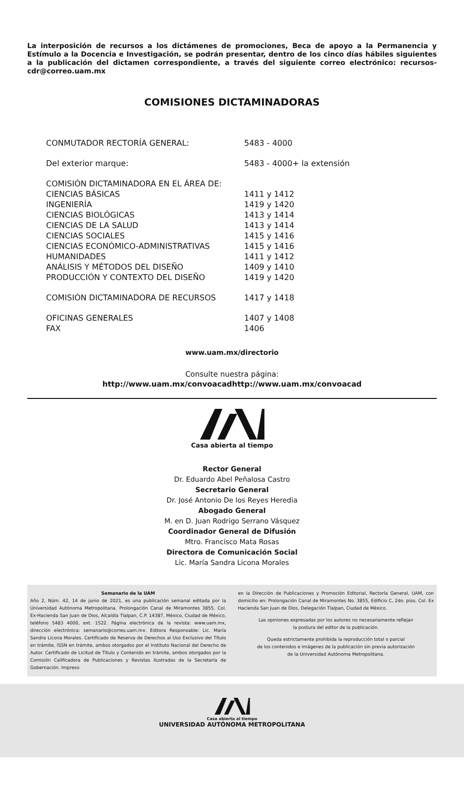La interposición de recursos a los dictámenes de promociones, Beca de apoyo a la Permanencia y Estímulo a la Docencia e Investigación, se podrán presentar, dentro de los cinco días hábiles siguientes a la publicación del dictamen correspondiente, a través del siguiente correo electrónico: recursos-cdr@correo.uam.mx
COMISIONES DICTAMINADORAS
| CONMUTADOR RECTORÍA GENERAL: | 5483 - 4000 |
| Del exterior marque: | 5483 - 4000+ la extensión |
| COMISIÓN DICTAMINADORA EN EL ÁREA DE: | |
| CIENCIAS BÁSICAS | 1411 y 1412 |
| INGENIERÍA | 1419 y 1420 |
| CIENCIAS BIOLÓGICAS | 1413 y 1414 |
| CIENCIAS DE LA SALUD | 1413 y 1414 |
| CIENCIAS SOCIALES | 1415 y 1416 |
| CIENCIAS ECONÓMICO-ADMINISTRATIVAS | 1415 y 1416 |
| HUMANIDADES | 1411 y 1412 |
| ANÁLISIS Y MÉTODOS DEL DISEÑO | 1409 y 1410 |
| PRODUCCIÓN Y CONTEXTO DEL DISEÑO | 1419 y 1420 |
| COMISIÓN DICTAMINADORA DE RECURSOS | 1417 y 1418 |
| OFICINAS GENERALES | 1407 y 1408 |
| FAX | 1406 |
www.uam.mx/directorio
Consulte nuestra página:
http://www.uam.mx/convoacadhttp://www.uam.mx/convoacad
Casa abierta al tiempo
Rector General
Dr. Eduardo Abel Peñalosa Castro
Secretario General
Dr. José Antonio De los Reyes Heredia
Abogado General
M. en D. Juan Rodrigo Serrano Vásquez
Coordinador General de Difusión
Mtro. Francisco Mata Rosas
Directora de Comunicación Social
Lic. María Sandra Licona Morales
Semanario de la UAM
Año 2, Núm. 42, 14 de junio de 2021, es una publicación semanal editada por la Universidad Autónoma Metropolitana. Prolongación Canal de Miramontes 3855, Col. Ex-Hacienda San Juan de Dios, Alcaldía Tlalpan, C.P. 14387, México, Ciudad de México, teléfono 5483 4000, ext. 1522. Página electrónica de la revista: www.uam.mx, dirección electrónica: semanario@correo.uam.mx. Editora Responsable: Lic. María Sandra Licona Morales. Certificado de Reserva de Derechos al Uso Exclusivo del Título en trámite, ISSN en trámite, ambos otorgados por el Instituto Nacional del Derecho de Autor. Certificado de Licitud de Título y Contenido en trámite, ambos otorgados por la Comisión Calificadora de Publicaciones y Revistas Ilustradas de la Secretaría de Gobernación. Impreso
en la Dirección de Publicaciones y Promoción Editorial, Rectoría General, UAM, con domicilio en: Prolongación Canal de Miramontes No. 3855, Edificio C, 2do. piso, Col. Ex Hacienda San Juan de Dios, Delegación Tlalpan, Ciudad de México.
Las opiniones expresadas por los autores no necesariamente reflejan
la postura del editor de la publicación.
Queda estrictamente prohibida la reproducción total o parcial
de los contenidos e imágenes de la publicación sin previa autorización
de la Universidad Autónoma Metropolitana.
Casa abierta al tiempo
UNIVERSIDAD AUTÓNOMA METROPOLITANA